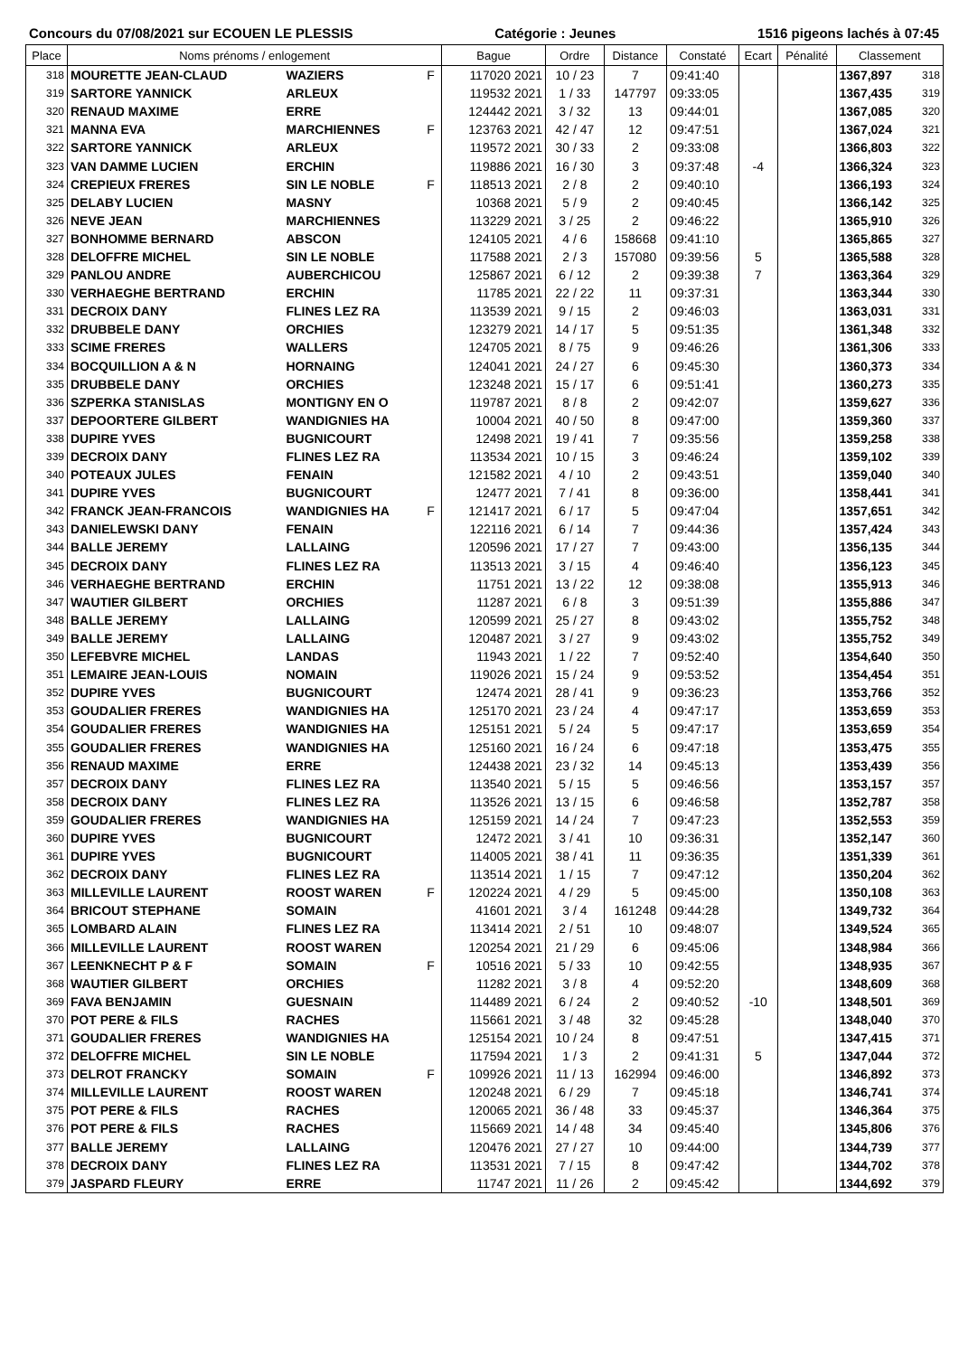Concours du 07/08/2021 sur ECOUEN LE PLESSIS Catégorie : Jeunes 1516 pigeons lachés à 07:45
| Place | Noms prénoms / enlogement | | | Bague | Ordre | Distance | Constaté | Ecart | Pénalité | Classement | |
| --- | --- | --- | --- | --- | --- | --- | --- | --- | --- | --- | --- |
| 318 | MOURETTE JEAN-CLAUD | WAZIERS | F | 117020 2021 | 10 / 23 | 7 | 09:41:40 | | | 1367,897 | 318 |
| 319 | SARTORE YANNICK | ARLEUX | | 119532 2021 | 1 / 33 | 147797 | 09:33:05 | | | 1367,435 | 319 |
| 320 | RENAUD MAXIME | ERRE | | 124442 2021 | 3 / 32 | 13 | 09:44:01 | | | 1367,085 | 320 |
| 321 | MANNA EVA | MARCHIENNES | F | 123763 2021 | 42 / 47 | 12 | 09:47:51 | | | 1367,024 | 321 |
| 322 | SARTORE YANNICK | ARLEUX | | 119572 2021 | 30 / 33 | 2 | 09:33:08 | | | 1366,803 | 322 |
| 323 | VAN DAMME LUCIEN | ERCHIN | | 119886 2021 | 16 / 30 | 3 | 09:37:48 | -4 | | 1366,324 | 323 |
| 324 | CREPIEUX FRERES | SIN LE NOBLE | F | 118513 2021 | 2 / 8 | 2 | 09:40:10 | | | 1366,193 | 324 |
| 325 | DELABY LUCIEN | MASNY | | 10368 2021 | 5 / 9 | 2 | 09:40:45 | | | 1366,142 | 325 |
| 326 | NEVE JEAN | MARCHIENNES | | 113229 2021 | 3 / 25 | 2 | 09:46:22 | | | 1365,910 | 326 |
| 327 | BONHOMME BERNARD | ABSCON | | 124105 2021 | 4 / 6 | 158668 | 09:41:10 | | | 1365,865 | 327 |
| 328 | DELOFFRE MICHEL | SIN LE NOBLE | | 117588 2021 | 2 / 3 | 157080 | 09:39:56 | 5 | | 1365,588 | 328 |
| 329 | PANLOU ANDRE | AUBERCHICOU | | 125867 2021 | 6 / 12 | 2 | 09:39:38 | 7 | | 1363,364 | 329 |
| 330 | VERHAEGHE BERTRAND | ERCHIN | | 11785 2021 | 22 / 22 | 11 | 09:37:31 | | | 1363,344 | 330 |
| 331 | DECROIX DANY | FLINES LEZ RA | | 113539 2021 | 9 / 15 | 2 | 09:46:03 | | | 1363,031 | 331 |
| 332 | DRUBBELE DANY | ORCHIES | | 123279 2021 | 14 / 17 | 5 | 09:51:35 | | | 1361,348 | 332 |
| 333 | SCIME FRERES | WALLERS | | 124705 2021 | 8 / 75 | 9 | 09:46:26 | | | 1361,306 | 333 |
| 334 | BOCQUILLION A & N | HORNAING | | 124041 2021 | 24 / 27 | 6 | 09:45:30 | | | 1360,373 | 334 |
| 335 | DRUBBELE DANY | ORCHIES | | 123248 2021 | 15 / 17 | 6 | 09:51:41 | | | 1360,273 | 335 |
| 336 | SZPERKA STANISLAS | MONTIGNY EN O | | 119787 2021 | 8 / 8 | 2 | 09:42:07 | | | 1359,627 | 336 |
| 337 | DEPOORTERE GILBERT | WANDIGNIES HA | | 10004 2021 | 40 / 50 | 8 | 09:47:00 | | | 1359,360 | 337 |
| 338 | DUPIRE YVES | BUGNICOURT | | 12498 2021 | 19 / 41 | 7 | 09:35:56 | | | 1359,258 | 338 |
| 339 | DECROIX DANY | FLINES LEZ RA | | 113534 2021 | 10 / 15 | 3 | 09:46:24 | | | 1359,102 | 339 |
| 340 | POTEAUX JULES | FENAIN | | 121582 2021 | 4 / 10 | 2 | 09:43:51 | | | 1359,040 | 340 |
| 341 | DUPIRE YVES | BUGNICOURT | | 12477 2021 | 7 / 41 | 8 | 09:36:00 | | | 1358,441 | 341 |
| 342 | FRANCK JEAN-FRANCOIS | WANDIGNIES HA | F | 121417 2021 | 6 / 17 | 5 | 09:47:04 | | | 1357,651 | 342 |
| 343 | DANIELEWSKI DANY | FENAIN | | 122116 2021 | 6 / 14 | 7 | 09:44:36 | | | 1357,424 | 343 |
| 344 | BALLE JEREMY | LALLAING | | 120596 2021 | 17 / 27 | 7 | 09:43:00 | | | 1356,135 | 344 |
| 345 | DECROIX DANY | FLINES LEZ RA | | 113513 2021 | 3 / 15 | 4 | 09:46:40 | | | 1356,123 | 345 |
| 346 | VERHAEGHE BERTRAND | ERCHIN | | 11751 2021 | 13 / 22 | 12 | 09:38:08 | | | 1355,913 | 346 |
| 347 | WAUTIER GILBERT | ORCHIES | | 11287 2021 | 6 / 8 | 3 | 09:51:39 | | | 1355,886 | 347 |
| 348 | BALLE JEREMY | LALLAING | | 120599 2021 | 25 / 27 | 8 | 09:43:02 | | | 1355,752 | 348 |
| 349 | BALLE JEREMY | LALLAING | | 120487 2021 | 3 / 27 | 9 | 09:43:02 | | | 1355,752 | 349 |
| 350 | LEFEBVRE MICHEL | LANDAS | | 11943 2021 | 1 / 22 | 7 | 09:52:40 | | | 1354,640 | 350 |
| 351 | LEMAIRE JEAN-LOUIS | NOMAIN | | 119026 2021 | 15 / 24 | 9 | 09:53:52 | | | 1354,454 | 351 |
| 352 | DUPIRE YVES | BUGNICOURT | | 12474 2021 | 28 / 41 | 9 | 09:36:23 | | | 1353,766 | 352 |
| 353 | GOUDALIER FRERES | WANDIGNIES HA | | 125170 2021 | 23 / 24 | 4 | 09:47:17 | | | 1353,659 | 353 |
| 354 | GOUDALIER FRERES | WANDIGNIES HA | | 125151 2021 | 5 / 24 | 5 | 09:47:17 | | | 1353,659 | 354 |
| 355 | GOUDALIER FRERES | WANDIGNIES HA | | 125160 2021 | 16 / 24 | 6 | 09:47:18 | | | 1353,475 | 355 |
| 356 | RENAUD MAXIME | ERRE | | 124438 2021 | 23 / 32 | 14 | 09:45:13 | | | 1353,439 | 356 |
| 357 | DECROIX DANY | FLINES LEZ RA | | 113540 2021 | 5 / 15 | 5 | 09:46:56 | | | 1353,157 | 357 |
| 358 | DECROIX DANY | FLINES LEZ RA | | 113526 2021 | 13 / 15 | 6 | 09:46:58 | | | 1352,787 | 358 |
| 359 | GOUDALIER FRERES | WANDIGNIES HA | | 125159 2021 | 14 / 24 | 7 | 09:47:23 | | | 1352,553 | 359 |
| 360 | DUPIRE YVES | BUGNICOURT | | 12472 2021 | 3 / 41 | 10 | 09:36:31 | | | 1352,147 | 360 |
| 361 | DUPIRE YVES | BUGNICOURT | | 114005 2021 | 38 / 41 | 11 | 09:36:35 | | | 1351,339 | 361 |
| 362 | DECROIX DANY | FLINES LEZ RA | | 113514 2021 | 1 / 15 | 7 | 09:47:12 | | | 1350,204 | 362 |
| 363 | MILLEVILLE LAURENT | ROOST WAREN | F | 120224 2021 | 4 / 29 | 5 | 09:45:00 | | | 1350,108 | 363 |
| 364 | BRICOUT STEPHANE | SOMAIN | | 41601 2021 | 3 / 4 | 161248 | 09:44:28 | | | 1349,732 | 364 |
| 365 | LOMBARD ALAIN | FLINES LEZ RA | | 113414 2021 | 2 / 51 | 10 | 09:48:07 | | | 1349,524 | 365 |
| 366 | MILLEVILLE LAURENT | ROOST WAREN | | 120254 2021 | 21 / 29 | 6 | 09:45:06 | | | 1348,984 | 366 |
| 367 | LEENKNECHT P & F | SOMAIN | F | 10516 2021 | 5 / 33 | 10 | 09:42:55 | | | 1348,935 | 367 |
| 368 | WAUTIER GILBERT | ORCHIES | | 11282 2021 | 3 / 8 | 4 | 09:52:20 | | | 1348,609 | 368 |
| 369 | FAVA BENJAMIN | GUESNAIN | | 114489 2021 | 6 / 24 | 2 | 09:40:52 | -10 | | 1348,501 | 369 |
| 370 | POT PERE & FILS | RACHES | | 115661 2021 | 3 / 48 | 32 | 09:45:28 | | | 1348,040 | 370 |
| 371 | GOUDALIER FRERES | WANDIGNIES HA | | 125154 2021 | 10 / 24 | 8 | 09:47:51 | | | 1347,415 | 371 |
| 372 | DELOFFRE MICHEL | SIN LE NOBLE | | 117594 2021 | 1 / 3 | 2 | 09:41:31 | 5 | | 1347,044 | 372 |
| 373 | DELROT FRANCKY | SOMAIN | F | 109926 2021 | 11 / 13 | 162994 | 09:46:00 | | | 1346,892 | 373 |
| 374 | MILLEVILLE LAURENT | ROOST WAREN | | 120248 2021 | 6 / 29 | 7 | 09:45:18 | | | 1346,741 | 374 |
| 375 | POT PERE & FILS | RACHES | | 120065 2021 | 36 / 48 | 33 | 09:45:37 | | | 1346,364 | 375 |
| 376 | POT PERE & FILS | RACHES | | 115669 2021 | 14 / 48 | 34 | 09:45:40 | | | 1345,806 | 376 |
| 377 | BALLE JEREMY | LALLAING | | 120476 2021 | 27 / 27 | 10 | 09:44:00 | | | 1344,739 | 377 |
| 378 | DECROIX DANY | FLINES LEZ RA | | 113531 2021 | 7 / 15 | 8 | 09:47:42 | | | 1344,702 | 378 |
| 379 | JASPARD FLEURY | ERRE | | 11747 2021 | 11 / 26 | 2 | 09:45:42 | | | 1344,692 | 379 |